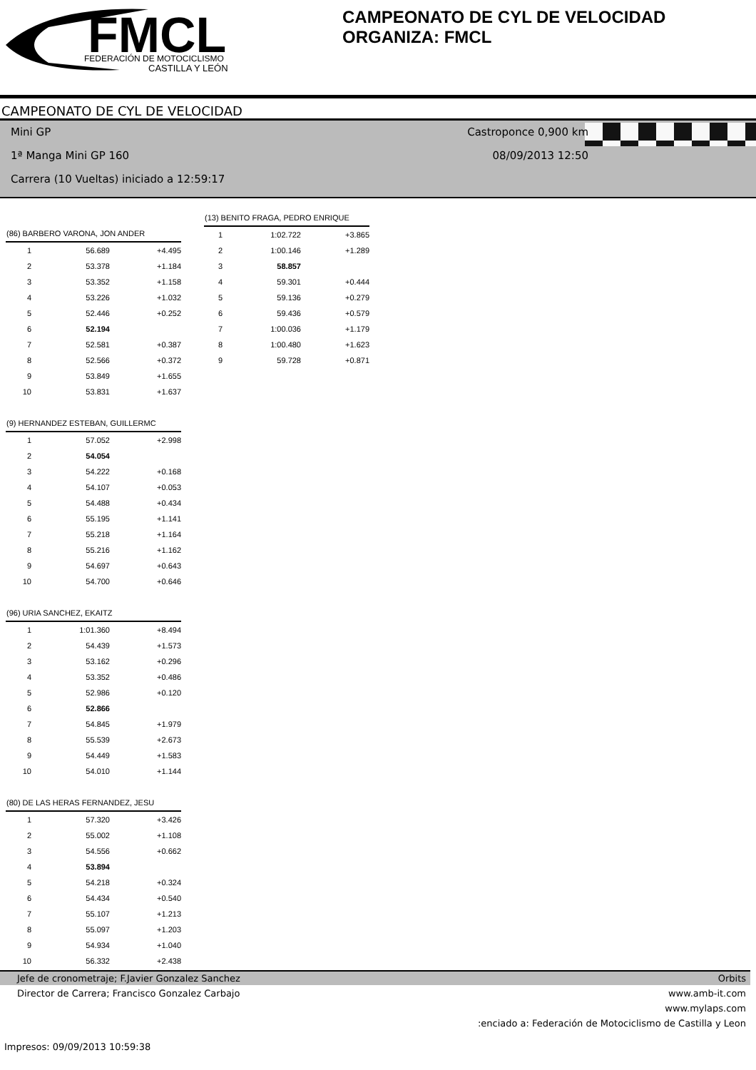FMCL
FEDERACIÓN DE MOTOCICLISMO
CASTILLA Y LEÓN
CAMPEONATO DE CYL DE VELOCIDAD
ORGANIZA: FMCL
CAMPEONATO DE CYL DE VELOCIDAD
Mini GP Castroponce 0,900 km
1ª Manga Mini GP 160 08/09/2013 12:50
Carrera (10 Vueltas) iniciado a 12:59:17
| (86) BARBERO VARONA, JON ANDER | | |
| --- | --- | --- |
| 1 | 56.689 | +4.495 |
| 2 | 53.378 | +1.184 |
| 3 | 53.352 | +1.158 |
| 4 | 53.226 | +1.032 |
| 5 | 52.446 | +0.252 |
| 6 | 52.194 | |
| 7 | 52.581 | +0.387 |
| 8 | 52.566 | +0.372 |
| 9 | 53.849 | +1.655 |
| 10 | 53.831 | +1.637 |
| (9) HERNANDEZ ESTEBAN, GUILLERMC | | |
| 1 | 57.052 | +2.998 |
| 2 | 54.054 | |
| 3 | 54.222 | +0.168 |
| 4 | 54.107 | +0.053 |
| 5 | 54.488 | +0.434 |
| 6 | 55.195 | +1.141 |
| 7 | 55.218 | +1.164 |
| 8 | 55.216 | +1.162 |
| 9 | 54.697 | +0.643 |
| 10 | 54.700 | +0.646 |
| (96) URIA SANCHEZ, EKAITZ | | |
| 1 | 1:01.360 | +8.494 |
| 2 | 54.439 | +1.573 |
| 3 | 53.162 | +0.296 |
| 4 | 53.352 | +0.486 |
| 5 | 52.986 | +0.120 |
| 6 | 52.866 | |
| 7 | 54.845 | +1.979 |
| 8 | 55.539 | +2.673 |
| 9 | 54.449 | +1.583 |
| 10 | 54.010 | +1.144 |
| (80) DE LAS HERAS FERNANDEZ, JESU | | |
| 1 | 57.320 | +3.426 |
| 2 | 55.002 | +1.108 |
| 3 | 54.556 | +0.662 |
| 4 | 53.894 | |
| 5 | 54.218 | +0.324 |
| 6 | 54.434 | +0.540 |
| 7 | 55.107 | +1.213 |
| 8 | 55.097 | +1.203 |
| 9 | 54.934 | +1.040 |
| 10 | 56.332 | +2.438 |
| (13) BENITO FRAGA, PEDRO ENRIQUE | | |
| --- | --- | --- |
| 1 | 1:02.722 | +3.865 |
| 2 | 1:00.146 | +1.289 |
| 3 | 58.857 | |
| 4 | 59.301 | +0.444 |
| 5 | 59.136 | +0.279 |
| 6 | 59.436 | +0.579 |
| 7 | 1:00.036 | +1.179 |
| 8 | 1:00.480 | +1.623 |
| 9 | 59.728 | +0.871 |
Jefe de cronometraje; F.Javier Gonzalez Sanchez Orbits
Director de Carrera; Francisco Gonzalez Carbajo www.amb-it.com
www.mylaps.com
:enciado a: Federación de Motociclismo de Castilla y Leon
Impresos: 09/09/2013 10:59:38